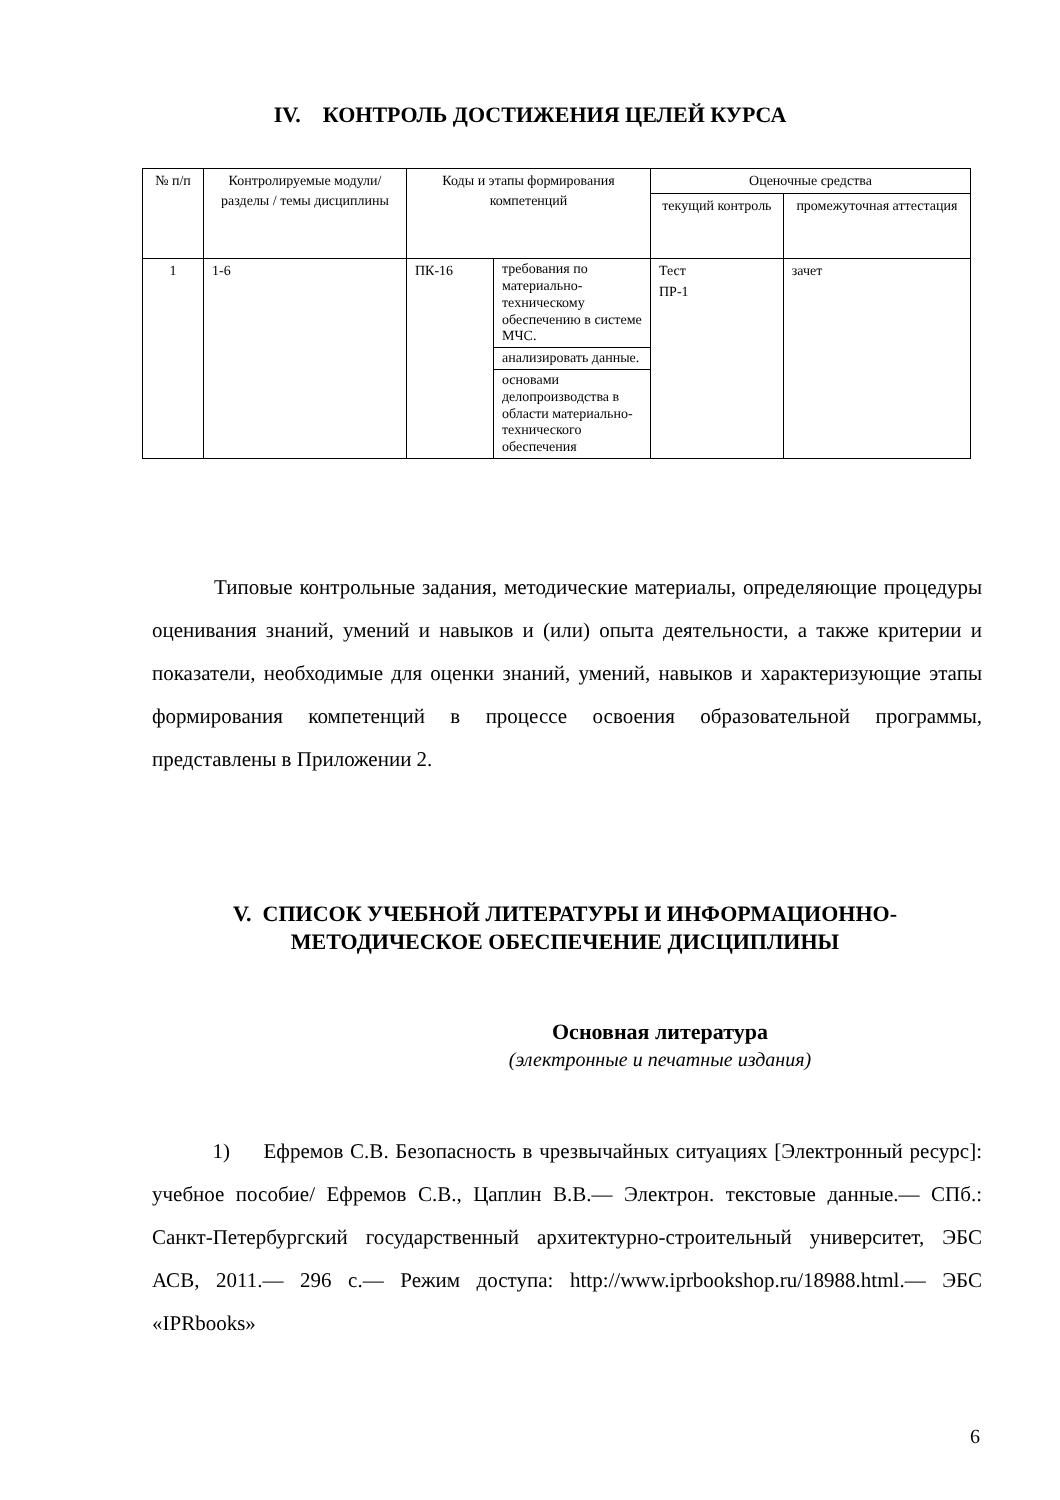IV. КОНТРОЛЬ ДОСТИЖЕНИЯ ЦЕЛЕЙ КУРСА
| № п/п | Контролируемые модули/разделы / темы дисциплины | Коды и этапы формирования компетенций | | Оценочные средства | |
| --- | --- | --- | --- | --- | --- |
| | | | | текущий контроль | промежуточная аттестация |
| 1 | 1-6 | ПК-16 | требования по материально-техническому обеспечению в системе МЧС. | Тест ПР-1 | зачет |
| | | | анализировать данные. | | |
| | | | основами делопроизводства в области материально-технического обеспечения | | |
Типовые контрольные задания, методические материалы, определяющие процедуры оценивания знаний, умений и навыков и (или) опыта деятельности, а также критерии и показатели, необходимые для оценки знаний, умений, навыков и характеризующие этапы формирования компетенций в процессе освоения образовательной программы, представлены в Приложении 2.
V. СПИСОК УЧЕБНОЙ ЛИТЕРАТУРЫ И ИНФОРМАЦИОННО-МЕТОДИЧЕСКОЕ ОБЕСПЕЧЕНИЕ ДИСЦИПЛИНЫ
Основная литература
(электронные и печатные издания)
1) Ефремов С.В. Безопасность в чрезвычайных ситуациях [Электронный ресурс]: учебное пособие/ Ефремов С.В., Цаплин В.В.— Электрон. текстовые данные.— СПб.: Санкт-Петербургский государственный архитектурно-строительный университет, ЭБС АСВ, 2011.— 296 c.— Режим доступа: http://www.iprbookshop.ru/18988.html.— ЭБС «IPRbooks»
6